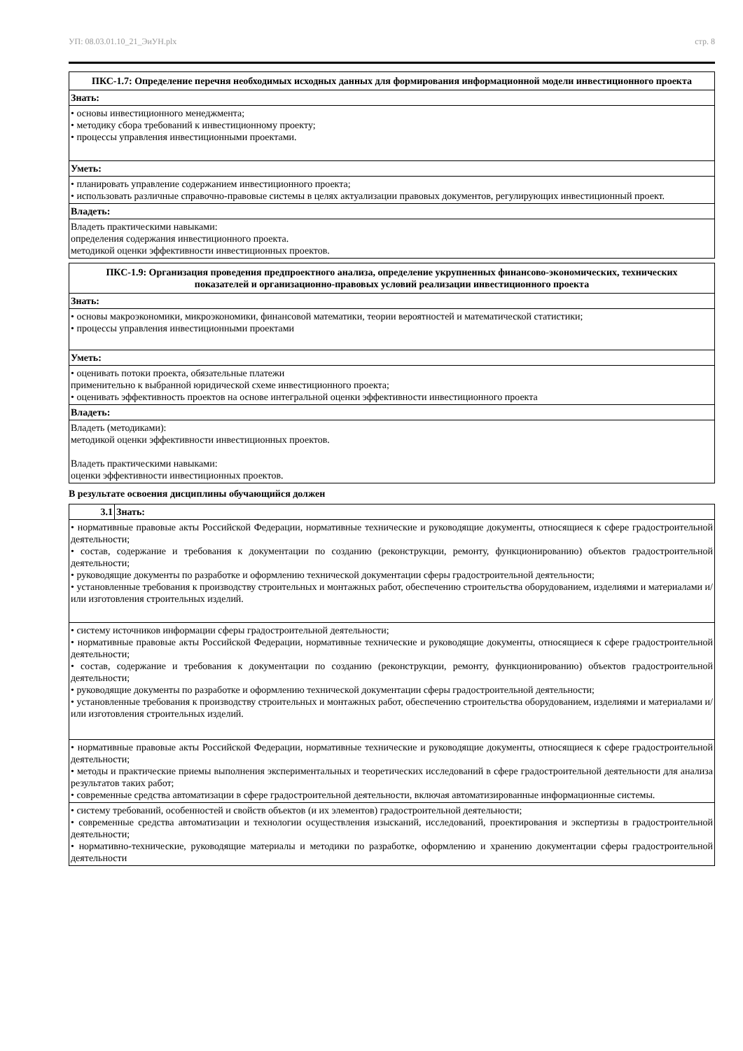УП: 08.03.01.10_21_ЭиУН.plx стр. 8
| ПКС-1.7: Определение перечня необходимых исходных данных для формирования информационной модели инвестиционного проекта |
| --- |
| Знать: |
| • основы инвестиционного менеджмента; • методику сбора требований к инвестиционному проекту; • процессы управления инвестиционными проектами. |
| Уметь: |
| • планировать управление содержанием инвестиционного проекта; • использовать различные справочно-правовые системы в целях актуализации правовых документов, регулирующих инвестиционный проект. |
| Владеть: |
| Владеть практическими навыками: определения содержания инвестиционного проекта. методикой оценки эффективности инвестиционных проектов. |
| ПКС-1.9: Организация проведения предпроектного анализа, определение укрупненных финансово-экономических, технических показателей и организационно-правовых условий реализации инвестиционного проекта |
| --- |
| Знать: |
| • основы макроэкономики, микроэкономики, финансовой математики, теории вероятностей и математической статистики; • процессы управления инвестиционными проектами |
| Уметь: |
| • оценивать потоки проекта, обязательные платежи применительно к выбранной юридической схеме инвестиционного проекта; • оценивать эффективность проектов на основе интегральной оценки эффективности инвестиционного проекта |
| Владеть: |
| Владеть (методиками): методикой оценки эффективности инвестиционных проектов. Владеть практическими навыками: оценки эффективности инвестиционных проектов. |
В результате освоения дисциплины обучающийся должен
| 3.1 | Знать: |
| --- | --- |
| • нормативные правовые акты Российской Федерации, нормативные технические и руководящие документы, относящиеся к сфере градостроительной деятельности; • состав, содержание и требования к документации по созданию (реконструкции, ремонту, функционированию) объектов градостроительной деятельности; • руководящие документы по разработке и оформлению технической документации сферы градостроительной деятельности; • установленные требования к производству строительных и монтажных работ, обеспечению строительства оборудованием, изделиями и материалами и/или изготовления строительных изделий. | |
| • систему источников информации сферы градостроительной деятельности; • нормативные правовые акты Российской Федерации, нормативные технические и руководящие документы, относящиеся к сфере градостроительной деятельности; • состав, содержание и требования к документации по созданию (реконструкции, ремонту, функционированию) объектов градостроительной деятельности; • руководящие документы по разработке и оформлению технической документации сферы градостроительной деятельности; • установленные требования к производству строительных и монтажных работ, обеспечению строительства оборудованием, изделиями и материалами и/или изготовления строительных изделий. | |
| • нормативные правовые акты Российской Федерации, нормативные технические и руководящие документы, относящиеся к сфере градостроительной деятельности; • методы и практические приемы выполнения экспериментальных и теоретических исследований в сфере градостроительной деятельности для анализа результатов таких работ; • современные средства автоматизации в сфере градостроительной деятельности, включая автоматизированные информационные системы. | |
| • систему требований, особенностей и свойств объектов (и их элементов) градостроительной деятельности; • современные средства автоматизации и технологии осуществления изысканий, исследований, проектирования и экспертизы в градостроительной деятельности; • нормативно-технические, руководящие материалы и методики по разработке, оформлению и хранению документации сферы градостроительной деятельности | |